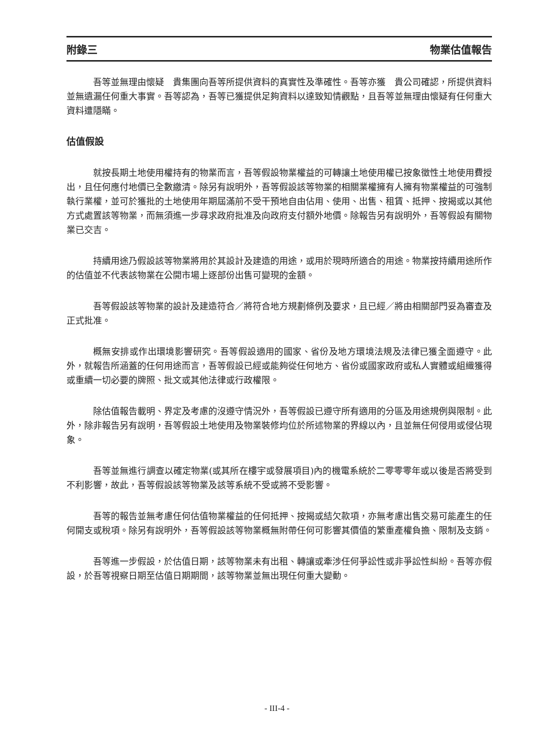附錄三 物業估值報告
吾等並無理由懷疑　貴集團向吾等所提供資料的真實性及準確性。吾等亦獲　貴公司確認，所提供資料並無遺漏任何重大事實。吾等認為，吾等已獲提供足夠資料以達致知情觀點，且吾等並無理由懷疑有任何重大資料遭隱瞞。
估值假設
就按長期土地使用權持有的物業而言，吾等假設物業權益的可轉讓土地使用權已按象徵性土地使用費授出，且任何應付地價已全數繳清。除另有說明外，吾等假設該等物業的相關業權擁有人擁有物業權益的可強制執行業權，並可於獲批的土地使用年期屆滿前不受干預地自由佔用、使用、出售、租賃、抵押、按揭或以其他方式處置該等物業，而無須進一步尋求政府批准及向政府支付額外地價。除報告另有說明外，吾等假設有關物業已交吉。
持續用途乃假設該等物業將用於其設計及建造的用途，或用於現時所適合的用途。物業按持續用途所作的估值並不代表該物業在公開市場上逐部份出售可變現的金額。
吾等假設該等物業的設計及建造符合／將符合地方規劃條例及要求，且已經／將由相關部門妥為審查及正式批准。
概無安排或作出環境影響研究。吾等假設適用的國家、省份及地方環境法規及法律已獲全面遵守。此外，就報告所涵蓋的任何用途而言，吾等假設已經或能夠從任何地方、省份或國家政府或私人實體或組織獲得或重續一切必要的牌照、批文或其他法律或行政權限。
除估值報告載明、界定及考慮的沒遵守情況外，吾等假設已遵守所有適用的分區及用途規例與限制。此外，除非報告另有說明，吾等假設土地使用及物業裝修均位於所述物業的界線以內，且並無任何侵用或侵佔現象。
吾等並無進行調查以確定物業(或其所在樓宇或發展項目)內的機電系統於二零零零年或以後是否將受到不利影響，故此，吾等假設該等物業及該等系統不受或將不受影響。
吾等的報告並無考慮任何估值物業權益的任何抵押、按揭或結欠款項，亦無考慮出售交易可能產生的任何開支或稅項。除另有說明外，吾等假設該等物業概無附帶任何可影響其價值的繁重產權負擔、限制及支銷。
吾等進一步假設，於估值日期，該等物業未有出租、轉讓或牽涉任何爭訟性或非爭訟性糾紛。吾等亦假設，於吾等視察日期至估值日期期間，該等物業並無出現任何重大變動。
- III-4 -